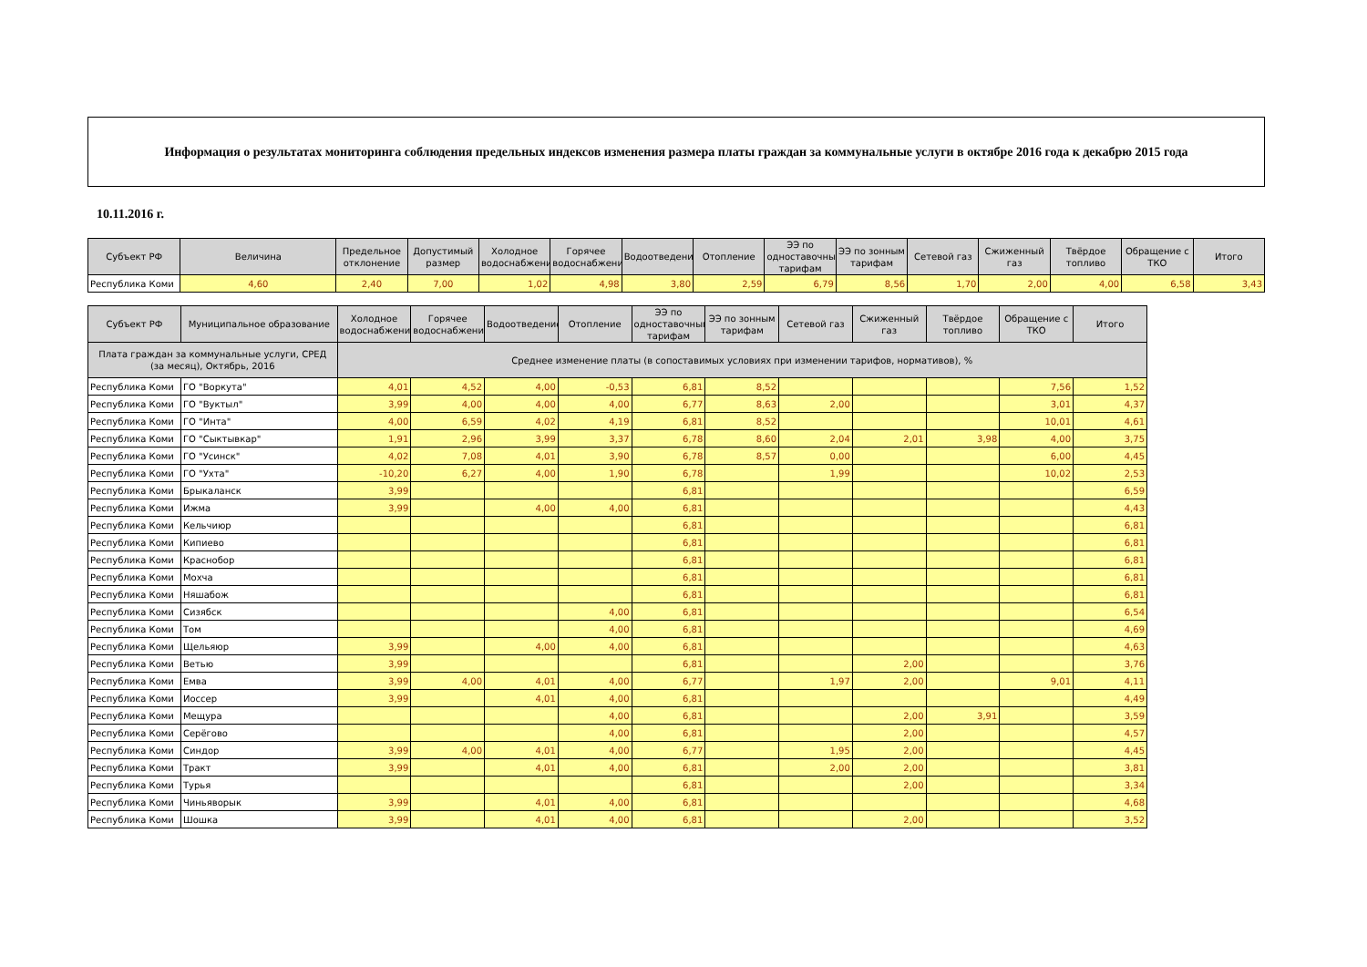Информация о результатах мониторинга соблюдения предельных индексов изменения размера платы граждан за коммунальные услуги в октябре 2016 года к декабрю 2015 года
10.11.2016 г.
| Субъект РФ | Величина | Предельное отклонение | Допустимый размер | Холодное водоснабжение | Горячее водоснабжение | Водоотведение | Отопление | ЭЭ по одноставочным тарифам | ЭЭ по зонным тарифам | Сетевой газ | Сжиженный газ | Твёрдое топливо | Обращение с ТКО | Итого |
| --- | --- | --- | --- | --- | --- | --- | --- | --- | --- | --- | --- | --- | --- | --- |
| Республика Коми | 4,60 | 2,40 | 7,00 | 1,02 | 4,98 | 3,80 | 2,59 | 6,79 | 8,56 | 1,70 | 2,00 | 4,00 | 6,58 | 3,43 |
| Субъект РФ | Муниципальное образование | Холодное водоснабжение | Горячее водоснабжение | Водоотведение | Отопление | ЭЭ по одноставочным тарифам | ЭЭ по зонным тарифам | Сетевой газ | Сжиженный газ | Твёрдое топливо | Обращение с ТКО | Итого |
| --- | --- | --- | --- | --- | --- | --- | --- | --- | --- | --- | --- | --- |
| Плата граждан за коммунальные услуги, СРЕД (за месяц), Октябрь, 2016 | | Среднее изменение платы (в сопоставимых условиях при изменении тарифов, нормативов), % | | | | | | | | | | |
| Республика Коми | ГО "Воркута" | 4,01 | 4,52 | 4,00 | -0,53 | 6,81 | 8,52 | | | | 7,56 | 1,52 |
| Республика Коми | ГО "Вуктыл" | 3,99 | 4,00 | 4,00 | 4,00 | 6,77 | 8,63 | 2,00 | | | 3,01 | 4,37 |
| Республика Коми | ГО "Инта" | 4,00 | 6,59 | 4,02 | 4,19 | 6,81 | 8,52 | | | | 10,01 | 4,61 |
| Республика Коми | ГО "Сыктывкар" | 1,91 | 2,96 | 3,99 | 3,37 | 6,78 | 8,60 | 2,04 | 2,01 | 3,98 | 4,00 | 3,75 |
| Республика Коми | ГО "Усинск" | 4,02 | 7,08 | 4,01 | 3,90 | 6,78 | 8,57 | 0,00 | | | 6,00 | 4,45 |
| Республика Коми | ГО "Ухта" | -10,20 | 6,27 | 4,00 | 1,90 | 6,78 | | 1,99 | | | 10,02 | 2,53 |
| Республика Коми | Брыкаланск | 3,99 | | | | 6,81 | | | | | | 6,59 |
| Республика Коми | Ижма | 3,99 | | 4,00 | 4,00 | 6,81 | | | | | | 4,43 |
| Республика Коми | Кельчиюр | | | | | 6,81 | | | | | | 6,81 |
| Республика Коми | Кипиево | | | | | 6,81 | | | | | | 6,81 |
| Республика Коми | Краснобор | | | | | 6,81 | | | | | | 6,81 |
| Республика Коми | Мохча | | | | | 6,81 | | | | | | 6,81 |
| Республика Коми | Няшабож | | | | | 6,81 | | | | | | 6,81 |
| Республика Коми | Сизябск | | | | 4,00 | 6,81 | | | | | | 6,54 |
| Республика Коми | Том | | | | 4,00 | 6,81 | | | | | | 4,69 |
| Республика Коми | Щельяюр | 3,99 | | 4,00 | 4,00 | 6,81 | | | | | | 4,63 |
| Республика Коми | Ветью | 3,99 | | | | 6,81 | | | 2,00 | | | 3,76 |
| Республика Коми | Емва | 3,99 | 4,00 | 4,01 | 4,00 | 6,77 | | 1,97 | 2,00 | | 9,01 | 4,11 |
| Республика Коми | Иоссер | 3,99 | | 4,01 | 4,00 | 6,81 | | | | | | 4,49 |
| Республика Коми | Мещура | | | | 4,00 | 6,81 | | | 2,00 | 3,91 | | 3,59 |
| Республика Коми | Серёгово | | | | 4,00 | 6,81 | | | 2,00 | | | 4,57 |
| Республика Коми | Синдор | 3,99 | 4,00 | 4,01 | 4,00 | 6,77 | | 1,95 | 2,00 | | | 4,45 |
| Республика Коми | Тракт | 3,99 | | 4,01 | 4,00 | 6,81 | | 2,00 | 2,00 | | | 3,81 |
| Республика Коми | Турья | | | | | 6,81 | | | 2,00 | | | 3,34 |
| Республика Коми | Чиньяворык | 3,99 | | 4,01 | 4,00 | 6,81 | | | | | | 4,68 |
| Республика Коми | Шошка | 3,99 | | 4,01 | 4,00 | 6,81 | | | 2,00 | | | 3,52 |